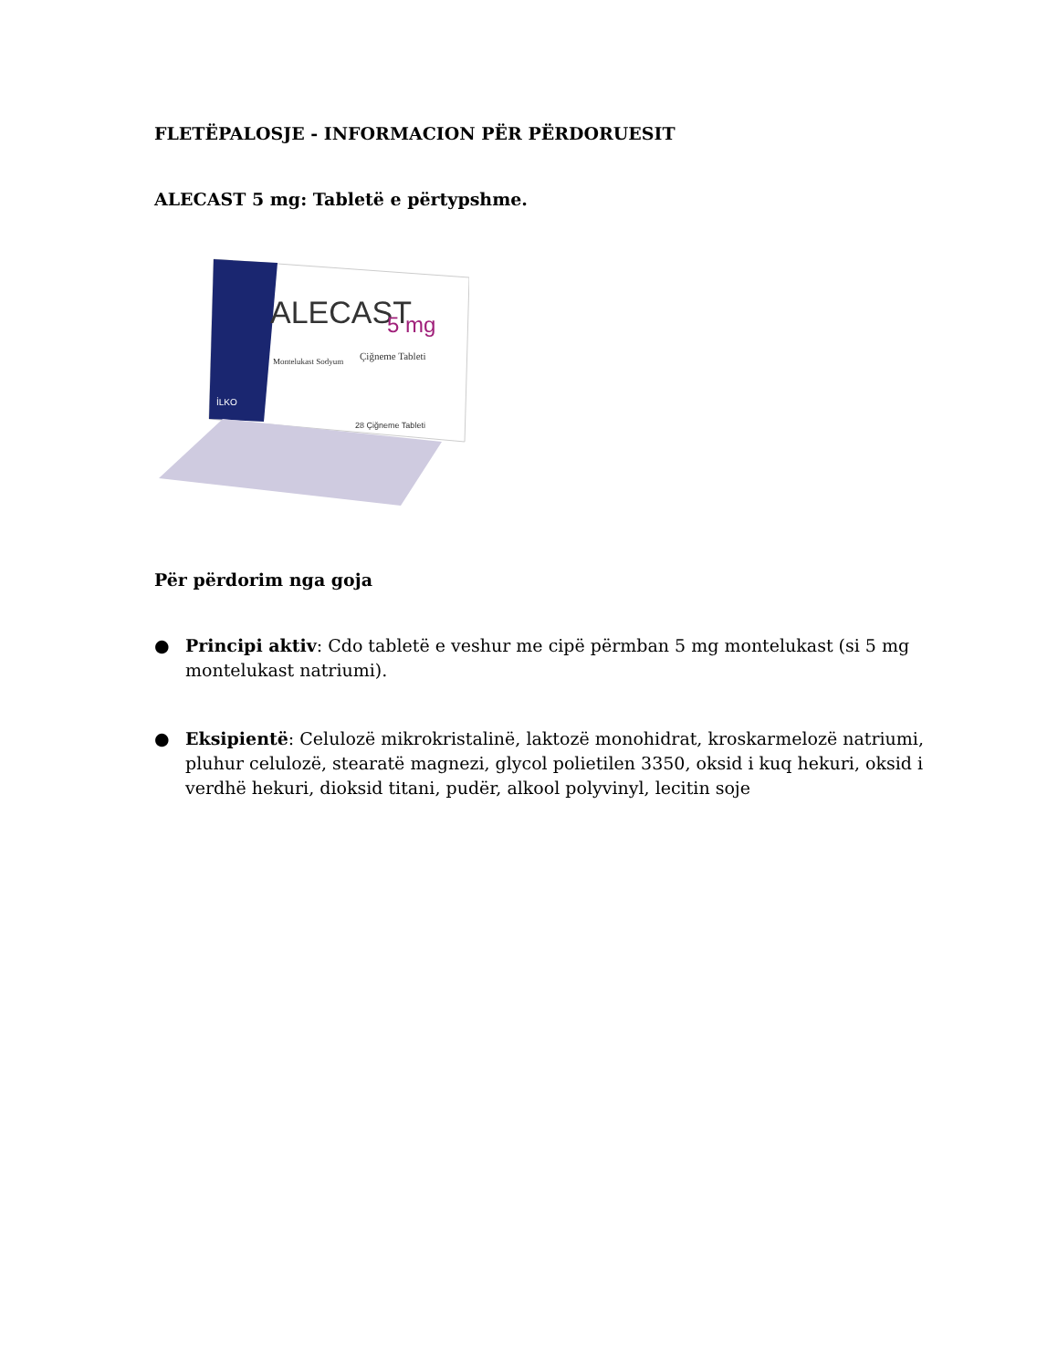FLETËPALOSJE - INFORMACION PËR PËRDORUESIT
ALECAST 5 mg: Tabletë e përtypshme.
ALECAST
5 mg
Çiğneme Tableti
Montelukast Sodyum
İLKO
28 Çiğneme Tableti
Për përdorim nga goja
● Principi aktiv: Cdo tabletë e veshur me cipë përmban 5 mg montelukast (si 5 mg montelukast natriumi).
● Eksipientë: Celulozë mikrokristalinë, laktozë monohidrat, kroskarmelozë natriumi, pluhur celulozë, stearatë magnezi, glycol polietilen 3350, oksid i kuq hekuri, oksid i verdhë hekuri, dioksid titani, pudër, alkool polyvinyl, lecitin soje